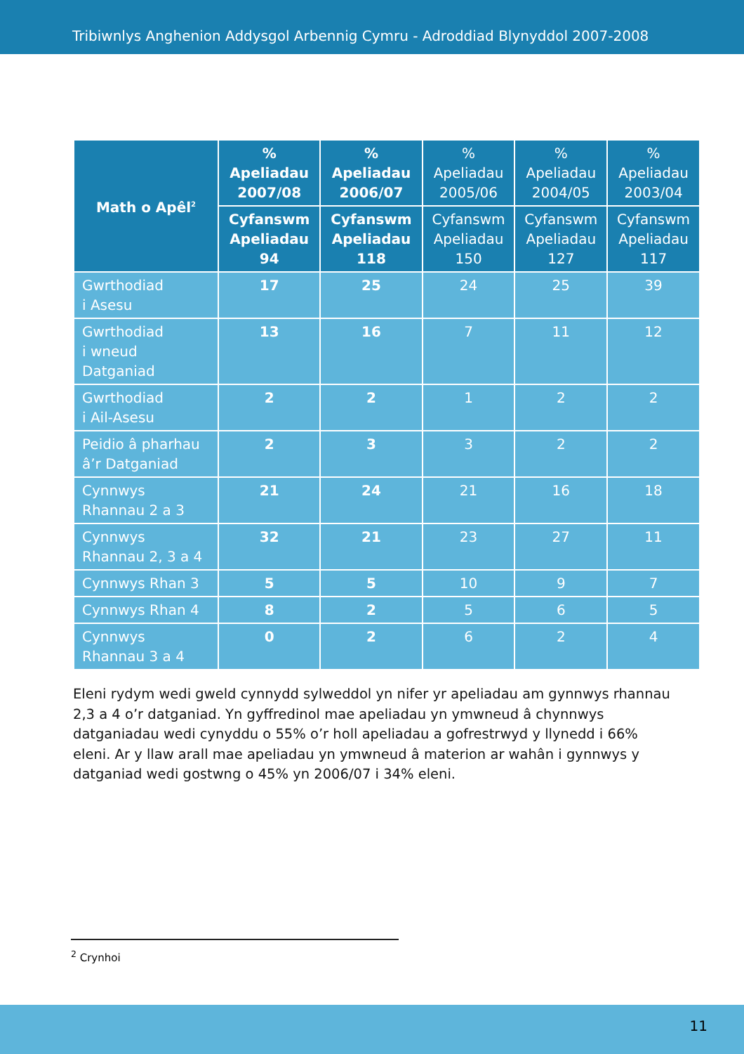Tribiwnlys Anghenion Addysgol Arbennig Cymru - Adroddiad Blynyddol 2007-2008
| Math o Apêl<sup>2</sup> | % Apeliadau 2007/08 | % Apeliadau 2006/07 | % Apeliadau 2005/06 | % Apeliadau 2004/05 | % Apeliadau 2003/04 |
| --- | --- | --- | --- | --- | --- |
| | Cyfanswm Apeliadau 94 | Cyfanswm Apeliadau 118 | Cyfanswm Apeliadau 150 | Cyfanswm Apeliadau 127 | Cyfanswm Apeliadau 117 |
| Gwrthodiad i Asesu | 17 | 25 | 24 | 25 | 39 |
| Gwrthodiad i wneud Datganiad | 13 | 16 | 7 | 11 | 12 |
| Gwrthodiad i Ail-Asesu | 2 | 2 | 1 | 2 | 2 |
| Peidio â pharhau â’r Datganiad | 2 | 3 | 3 | 2 | 2 |
| Cynnwys Rhannau 2 a 3 | 21 | 24 | 21 | 16 | 18 |
| Cynnwys Rhannau 2, 3 a 4 | 32 | 21 | 23 | 27 | 11 |
| Cynnwys Rhan 3 | 5 | 5 | 10 | 9 | 7 |
| Cynnwys Rhan 4 | 8 | 2 | 5 | 6 | 5 |
| Cynnwys Rhannau 3 a 4 | 0 | 2 | 6 | 2 | 4 |
Eleni rydym wedi gweld cynnydd sylweddol yn nifer yr apeliadau am gynnwys rhannau 2,3 a 4 o’r datganiad. Yn gyffredinol mae apeliadau yn ymwneud â chynnwys datganiadau wedi cynyddu o 55% o’r holl apeliadau a gofrestrwyd y llynedd i 66% eleni. Ar y llaw arall mae apeliadau yn ymwneud â materion ar wahân i gynnwys y datganiad wedi gostwng o 45% yn 2006/07 i 34% eleni.
<sup>2</sup> Crynhoi
11